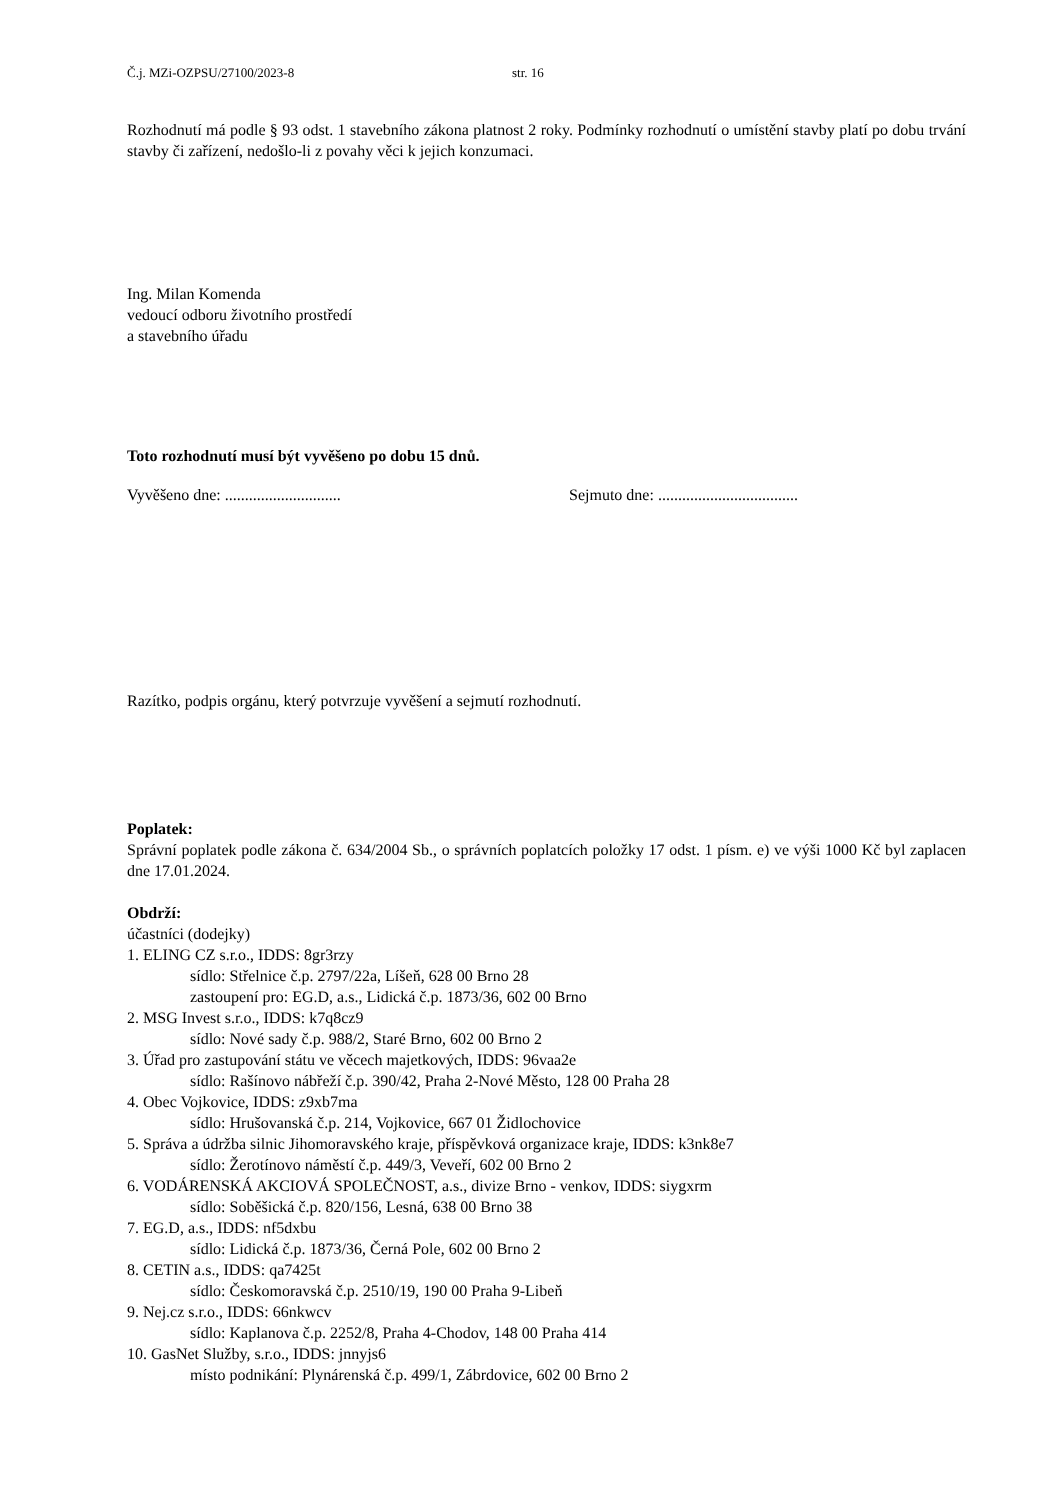Č.j. MZi-OZPSU/27100/2023-8 str. 16
Rozhodnutí má podle § 93 odst. 1 stavebního zákona platnost 2 roky. Podmínky rozhodnutí o umístění stavby platí po dobu trvání stavby či zařízení, nedošlo-li z povahy věci k jejich konzumaci.
Ing. Milan Komenda
vedoucí odboru životního prostředí
a stavebního úřadu
Toto rozhodnutí musí být vyvěšeno po dobu 15 dnů.
Vyvěšeno dne: ............................. Sejmuto dne: ...................................
Razítko, podpis orgánu, který potvrzuje vyvěšení a sejmutí rozhodnutí.
Poplatek:
Správní poplatek podle zákona č. 634/2004 Sb., o správních poplatcích položky 17 odst. 1 písm. e) ve výši 1000 Kč byl zaplacen dne 17.01.2024.
Obdrží:
účastníci (dodejky)
1. ELING CZ s.r.o., IDDS: 8gr3rzy
sídlo: Střelnice č.p. 2797/22a, Líšeň, 628 00 Brno 28
zastoupení pro: EG.D, a.s., Lidická č.p. 1873/36, 602 00 Brno
2. MSG Invest s.r.o., IDDS: k7q8cz9
sídlo: Nové sady č.p. 988/2, Staré Brno, 602 00 Brno 2
3. Úřad pro zastupování státu ve věcech majetkových, IDDS: 96vaa2e
sídlo: Rašínovo nábřeží č.p. 390/42, Praha 2-Nové Město, 128 00 Praha 28
4. Obec Vojkovice, IDDS: z9xb7ma
sídlo: Hrušovanská č.p. 214, Vojkovice, 667 01 Židlochovice
5. Správa a údržba silnic Jihomoravského kraje, příspěvková organizace kraje, IDDS: k3nk8e7
sídlo: Žerotínovo náměstí č.p. 449/3, Veveří, 602 00 Brno 2
6. VODÁRENSKÁ AKCIOVÁ SPOLEČNOST, a.s., divize Brno - venkov, IDDS: siygxrm
sídlo: Soběšická č.p. 820/156, Lesná, 638 00 Brno 38
7. EG.D, a.s., IDDS: nf5dxbu
sídlo: Lidická č.p. 1873/36, Černá Pole, 602 00 Brno 2
8. CETIN a.s., IDDS: qa7425t
sídlo: Českomoravská č.p. 2510/19, 190 00 Praha 9-Libeň
9. Nej.cz s.r.o., IDDS: 66nkwcv
sídlo: Kaplanova č.p. 2252/8, Praha 4-Chodov, 148 00 Praha 414
10. GasNet Služby, s.r.o., IDDS: jnnyjs6
místo podnikání: Plynárenská č.p. 499/1, Zábrdovice, 602 00 Brno 2